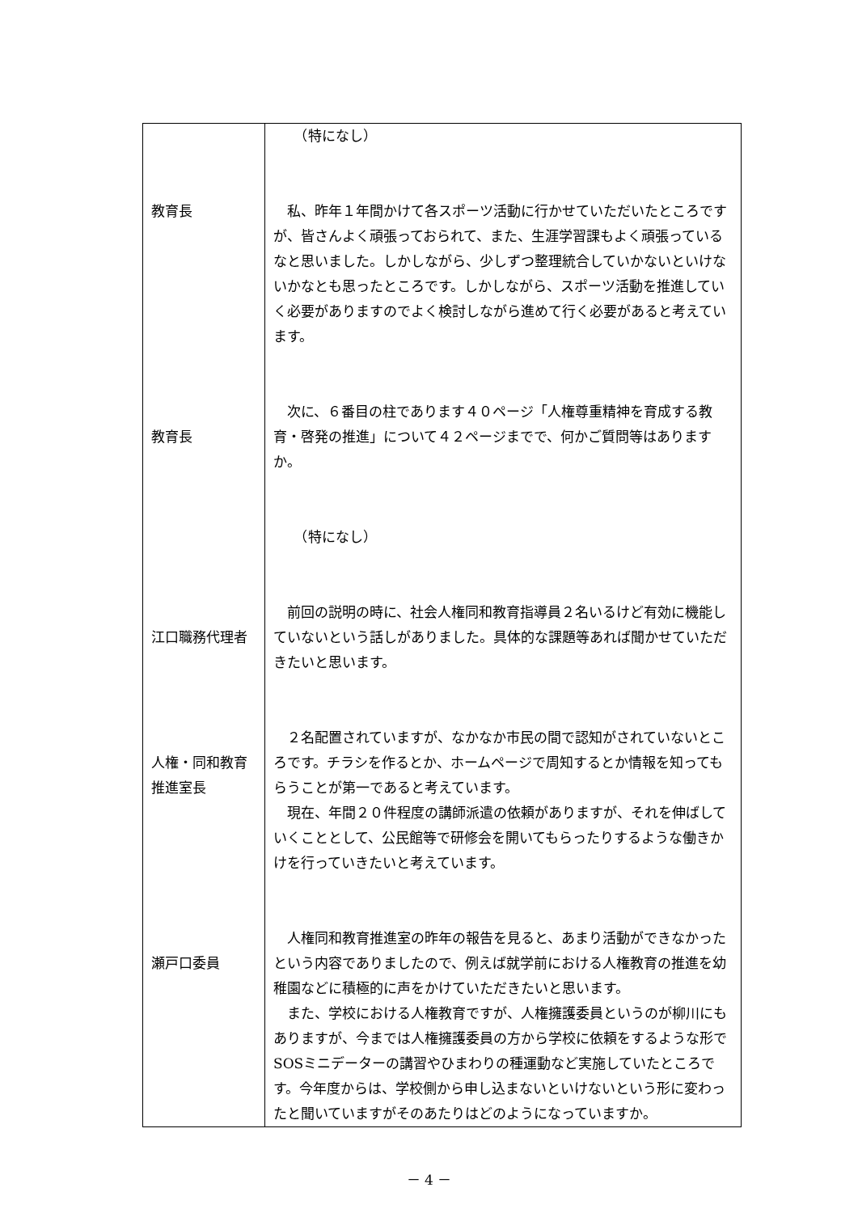| 教育長 教育長 江口職務代理者 人権・同和教育 推進室長 瀬戸口委員 | （特になし） 私、昨年１年間かけて各スポーツ活動に行かせていただいたところですが、皆さんよく頑張っておられて、また、生涯学習課もよく頑張っているなと思いました。しかしながら、少しずつ整理統合していかないといけないかなとも思ったところです。しかしながら、スポーツ活動を推進していく必要がありますのでよく検討しながら進めて行く必要があると考えています。 次に、６番目の柱であります４０ページ「人権尊重精神を育成する教育・啓発の推進」について４２ページまでで、何かご質問等はありますか。 （特になし） 前回の説明の時に、社会人権同和教育指導員２名いるけど有効に機能していないという話しがありました。具体的な課題等あれば聞かせていただきたいと思います。 ２名配置されていますが、なかなか市民の間で認知がされていないところです。チラシを作るとか、ホームページで周知するとか情報を知ってもらうことが第一であると考えています。 現在、年間２０件程度の講師派遣の依頼がありますが、それを伸ばしていくこととして、公民館等で研修会を開いてもらったりするような働きかけを行っていきたいと考えています。 人権同和教育推進室の昨年の報告を見ると、あまり活動ができなかったという内容でありましたので、例えば就学前における人権教育の推進を幼稚園などに積極的に声をかけていただきたいと思います。 また、学校における人権教育ですが、人権擁護委員というのが柳川にもありますが、今までは人権擁護委員の方から学校に依頼をするような形でSOSミニデーターの講習やひまわりの種運動など実施していたところです。今年度からは、学校側から申し込まないといけないという形に変わったと聞いていますがそのあたりはどのようになっていますか。 |
－ 4 －